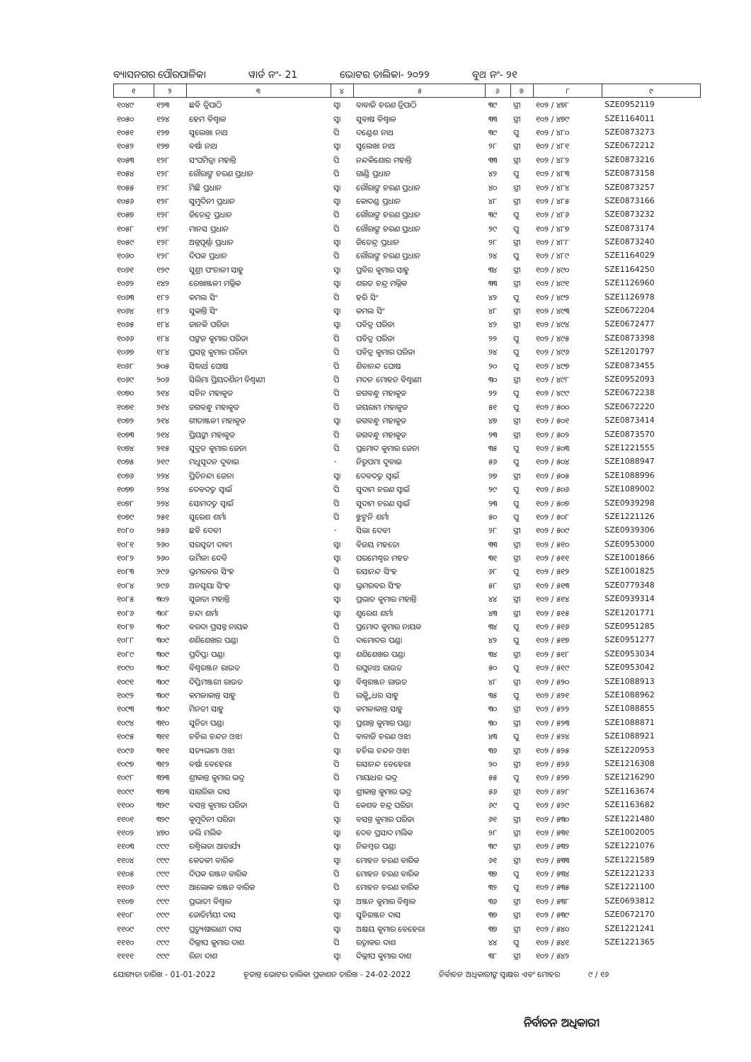ବ୍ୟାସନଗର ପୌରପାଳିକା ୱାର୍ଡ ନଂ- 21 ଭୋଟର ତାଲିକା- ୨୦୨୨ ବୁଥ ନଂ- ୨୧
| ୧ | ୨ | ୩ | ୪ | ୫ | ୬ | ୭ | ୮ | ୯ |
| --- | --- | --- | --- | --- | --- | --- | --- | --- |
| ୧୦୪୯ | ୧୨୩ | ଛବି ତ୍ରିପାଠି | ସ୍ୱା | ବାବାଜି ଚରଣ ତ୍ରିପାଠି | ୩୯ | ସ୍ତ୍ରୀ | ୧୦୨ / ୪୭୮ | SZE0952119 |
| ୧୦୫୦ | ୧୨୪ | ହେମ ବିଶ୍ୱାଳ | ସ୍ୱା | ସୁବାଷ ବିଶ୍ୱାଳ | ୩୩ | ସ୍ତ୍ରୀ | ୧୦୨ / ୪୭୯ | SZE1164011 |
| ୧୦୫୧ | ୧୨୭ | ସୁଲେଖା ନାଥ | ପି | ଦଣ୍ଡେଶ ନାଥ | ୩୯ | ପୁ | ୧୦୨ / ୪୮୦ | SZE0873273 |
| ୧୦୫୨ | ୧୨୭ | ବର୍ଷା ନାଥ | ସ୍ୱା | ସୁଲେଖା ନାଥ | ୨୮ | ସ୍ତ୍ରୀ | ୧୦୨ / ୪୮୧ | SZE0672212 |
| ୧୦୫୩ | ୧୨୮ | ସଂଘମିତ୍ରା ମହାନ୍ତି | ପି | ନନ୍ଦକିଶୋର ମହାନ୍ତି | ୩୩ | ସ୍ତ୍ରୀ | ୧୦୨ / ୪୮୨ | SZE0873216 |
| ୧୦୫୪ | ୧୨୮ | ଗୌରାଙ୍ଗ ଚରଣ ପ୍ରଧାନ | ପି | ଗାଣ୍ଡି ପ୍ରଧାନ | ୪୨ | ପୁ | ୧୦୨ / ୪୮୩ | SZE0873158 |
| ୧୦୫୫ | ୧୨୮ | ମିଛି ପ୍ରଧାନ | ସ୍ୱା | ଗୌରାଙ୍ଗ ଚରଣ ପ୍ରଧାନ | ୪୦ | ସ୍ତ୍ରୀ | ୧୦୨ / ୪୮୪ | SZE0873257 |
| ୧୦୫୬ | ୧୨୮ | ସୁମୁଦିନୀ ପ୍ରଧାନ | ସ୍ୱା | କୋଦଣ୍ଡ ପ୍ରଧାନ | ୪୮ | ସ୍ତ୍ରୀ | ୧୦୨ / ୪୮୫ | SZE0873166 |
| ୧୦୫୭ | ୧୨୮ | ଜିତେନ୍ଦ୍ର ପ୍ରଧାନ | ପି | ଗୌରାଙ୍ଗ ଚରଣ ପ୍ରଧାନ | ୩୯ | ପୁ | ୧୦୨ / ୪୮୬ | SZE0873232 |
| ୧୦୫୮ | ୧୨୮ | ମାନସ ପ୍ରଧାନ | ପି | ଗୌରାଙ୍ଗ ଚରଣ ପ୍ରଧାନ | ୨୯ | ପୁ | ୧୦୨ / ୪୮୭ | SZE0873174 |
| ୧୦୫୯ | ୧୨୮ | ଅନ୍ନପୂର୍ଣ୍ଣା ପ୍ରଧାନ | ସ୍ୱା | ଜିତେନ୍ଦ୍ର ପ୍ରଧାନ | ୨୮ | ସ୍ତ୍ରୀ | ୧୦୨ / ୪୮୮ | SZE0873240 |
| ୧୦୬୦ | ୧୨୮ | ଦିପକ ପ୍ରଧାନ | ପି | ଗୌରାଙ୍ଗ ଚରଣ ପ୍ରଧାନ | ୨୪ | ପୁ | ୧୦୨ / ୪୮୯ | SZE1164029 |
| ୧୦୬୧ | ୧୨୯ | ସୁଶ୍ରୀ ପଂଚାଳୀ ସାହୁ | ସ୍ୱା | ପ୍ରବିର କୁମାର ସାହୁ | ୩୪ | ସ୍ତ୍ରୀ | ୧୦୨ / ୪୯୦ | SZE1164250 |
| ୧୦୬୨ | ୧୪୨ | ରେଖାଞ୍ଜଳୀ ମଲ୍ଲିକ | ସ୍ୱା | ଶରତ ଚନ୍ଦ୍ର ମଲ୍ଲିକ | ୩୩ | ସ୍ତ୍ରୀ | ୧୦୨ / ୪୯୧ | SZE1126960 |
| ୧୦୬୩ | ୧୮୨ | କମଲ ସିଂ | ପି | ହରି ସିଂ | ୪୨ | ପୁ | ୧୦୨ / ୪୯୨ | SZE1126978 |
| ୧୦୬୪ | ୧୮୨ | ସୁକାନ୍ତି ସିଂ | ସ୍ୱା | କମଲ ସିଂ | ୪୮ | ସ୍ତ୍ରୀ | ୧୦୨ / ୪୯୩ | SZE0672204 |
| ୧୦୬୫ | ୧୮୪ | ଜାନକି ପରିଡା | ସ୍ୱା | ପବିତ୍ର ପରିଡା | ୪୨ | ସ୍ତ୍ରୀ | ୧୦୨ / ୪୯୪ | SZE0672477 |
| ୧୦୬୬ | ୧୮୪ | ପଙ୍କଜ କୁମାର ପରିଡା | ପି | ପବିତ୍ର ପରିଡା | ୨୨ | ପୁ | ୧୦୨ / ୪୯୫ | SZE0873398 |
| ୧୦୬୭ | ୧୮୪ | ପ୍ରସନ୍ନ କୁମାର ପରିଡା | ପି | ପବିତ୍ର କୁମାର ପରିଡା | ୨୪ | ପୁ | ୧୦୨ / ୪୯୬ | SZE1201797 |
| ୧୦୬୮ | ୨୦୫ | ସିଦ୍ଧାର୍ଥ ଘୋଷ | ପି | ଶିବାନନ୍ଦ ଘୋଷ | ୨୦ | ପୁ | ୧୦୨ / ୪୯୭ | SZE0873455 |
| ୧୦୬୯ | ୨୦୬ | ସିଲିମା ପ୍ରିୟଦର୍ଶିନୀ ବିଶ୍ୱାଣୀ | ପି | ମଦନ ମୋହନ ବିଶ୍ୱାଣୀ | ୩୦ | ସ୍ତ୍ରୀ | ୧୦୨ / ୪୯୮ | SZE0952093 |
| ୧୦୭୦ | ୨୧୪ | ସଚିନ ମହାକୁଡ | ପି | ଜଗବନ୍ଧୁ ମହାକୁଡ | ୨୨ | ପୁ | ୧୦୨ / ୪୯୯ | SZE0672238 |
| ୧୦୭୧ | ୨୧୪ | ଜଗବନ୍ଧୁ ମହାକୁଡ | ପି | ଜୟରାମ ମହାକୁଡ | ୫୧ | ପୁ | ୧୦୨ / ୫୦୦ | SZE0672220 |
| ୧୦୭୨ | ୨୧୪ | ଗୀତାଞ୍ଜଳୀ ମହାକୁଡ | ସ୍ୱା | ଜଗବନ୍ଧୁ ମହାକୁଡ | ୪୭ | ସ୍ତ୍ରୀ | ୧୦୨ / ୫୦୧ | SZE0873414 |
| ୧୦୭୩ | ୨୧୪ | ପ୍ରିୟଙ୍କା ମହାକୁଡ | ପି | ଜଗବନ୍ଧୁ ମହାକୁଡ | ୨୩ | ସ୍ତ୍ରୀ | ୧୦୨ / ୫୦୨ | SZE0873570 |
| ୧୦୭୪ | ୨୧୫ | ସୁବ୍ରତ କୁମାର ଜେନା | ପି | ପ୍ରମୋଦ କୁମାର ଜେନା | ୩୫ | ପୁ | ୧୦୨ / ୫୦୩ | SZE1221555 |
| ୧୦୭୫ | ୨୧୯ | ମଧୁସୂଦନ ଦୁବାଇ | - | ନିରୁପମା ଦୁବାଇ | ୫୬ | ପୁ | ୧୦୨ / ୫୦୪ | SZE1088947 |
| ୧୦୭୬ | ୨୨୪ | ପ୍ରିତିନନ୍ଦା ଜେନା | ସ୍ୱା | ଦେବଦତ୍ତ ସ୍ୱାଇଁ | ୨୭ | ସ୍ତ୍ରୀ | ୧୦୨ / ୫୦୫ | SZE1088996 |
| ୧୦୭୭ | ୨୨୪ | ଦେବଦତ୍ତ ସ୍ୱାଇଁ | ପି | ସୁଦାମ ଚରଣ ସ୍ୱାଇଁ | ୨୯ | ପୁ | ୧୦୨ / ୫୦୬ | SZE1089002 |
| ୧୦୭୮ | ୨୨୪ | ସୋମଦତ୍ତ ସ୍ୱାଇଁ | ପି | ସୁଦାମ ଚରଣ ସ୍ୱାଇଁ | ୨୩ | ପୁ | ୧୦୨ / ୫୦୭ | SZE0939298 |
| ୧୦୭୯ | ୨୫୧ | ସୁରେଶ ଶର୍ମା | ପି | ଝୁଟୁନି ଶର୍ମା | ୫୦ | ପୁ | ୧୦୨ / ୫୦୮ | SZE1221126 |
| ୧୦୮୦ | ୨୫୬ | ଛବି ଦେବୀ | - | ସିଲା ଦେବୀ | ୨୮ | ସ୍ତ୍ରୀ | ୧୦୨ / ୫୦୯ | SZE0939306 |
| ୧୦୮୧ | ୨୬୦ | ସରସ୍ୱତୀ ଦାବୀ | ସ୍ୱା | ବିଜୟ ମହତୋ | ୩୩ | ସ୍ତ୍ରୀ | ୧୦୨ / ୫୧୦ | SZE0953000 |
| ୧୦୮୨ | ୨୬୦ | ଉର୍ମିଳା ଦେବି | ସ୍ୱା | ପରମେଶ୍ୱର ମହତ | ୩୧ | ସ୍ତ୍ରୀ | ୧୦୨ / ୫୧୧ | SZE1001866 |
| ୧୦୮୩ | ୨୯୬ | ଭ୍ରମରବର ସିଂହ | ପି | ରସାନନ୍ଦ ସିଂହ | ୬୮ | ପୁ | ୧୦୨ / ୫୧୨ | SZE1001825 |
| ୧୦୮୪ | ୨୯୬ | ଅନସୂୟା ସିଂହ | ସ୍ୱା | ଭ୍ରମରବର ସିଂହ | ୫୮ | ସ୍ତ୍ରୀ | ୧୦୨ / ୫୧୩ | SZE0779348 |
| ୧୦୮୫ | ୩୦୨ | ସୁଜାତା ମହାନ୍ତି | ସ୍ୱା | ପ୍ରଭାତ କୁମାର ମହାନ୍ତି | ୪୪ | ସ୍ତ୍ରୀ | ୧୦୨ / ୫୧୪ | SZE0939314 |
| ୧୦୮୬ | ୩୦୮ | ଚନ୍ଦା ଶର୍ମା | ସ୍ୱା | ଶୁରେଶ ଶର୍ମା | ୪୩ | ସ୍ତ୍ରୀ | ୧୦୨ / ୫୧୫ | SZE1201771 |
| ୧୦୮୭ | ୩୦୯ | ବରଦା ପ୍ରସନ୍ନ ନାୟକ | ପି | ପ୍ରମୋଦ କୁମାର ନାୟକ | ୩୪ | ପୁ | ୧୦୨ / ୫୧୬ | SZE0951285 |
| ୧୦୮୮ | ୩୦୯ | ଶଶିଶେଖର ପଣ୍ଡା | ପି | ଦାମୋଦର ପଣ୍ଡା | ୪୨ | ପୁ | ୧୦୨ / ୫୧୭ | SZE0951277 |
| ୧୦୮୯ | ୩୦୯ | ପ୍ରଦିପ୍ତା ପଣ୍ଡା | ସ୍ୱା | ଶଶିଶେଖର ପଣ୍ଡା | ୩୪ | ସ୍ତ୍ରୀ | ୧୦୨ / ୫୧୮ | SZE0953034 |
| ୧୦୯୦ | ୩୦୯ | ବିଶ୍ୱରଞ୍ଜନ ରାଉତ | ପି | ରଘୁନାଥ ରାଉତ | ୫୦ | ପୁ | ୧୦୨ / ୫୧୯ | SZE0953042 |
| ୧୦୯୧ | ୩୦୯ | ଦିପ୍ତିମଞ୍ଜରୀ ରାଉତ | ସ୍ୱା | ବିଶ୍ୱରଞ୍ଜନ ରାଉତ | ୪୮ | ସ୍ତ୍ରୀ | ୧୦୨ / ୫୨୦ | SZE1088913 |
| ୧୦୯୨ | ୩୦୯ | କମଳାକାନ୍ତ ସାହୁ | ପି | ଲକ୍ଷ୍ମିଧର ସାହୁ | ୩୫ | ପୁ | ୧୦୨ / ୫୨୧ | SZE1088962 |
| ୧୦୯୩ | ୩୦୯ | ମିନତୀ ସାହୁ | ସ୍ୱା | କମଳାକାନ୍ତ ସାହୁ | ୩୦ | ସ୍ତ୍ରୀ | ୧୦୨ / ୫୨୨ | SZE1088855 |
| ୧୦୯୪ | ୩୧୦ | ସୁନିତା ପଣ୍ଡା | ସ୍ୱା | ପ୍ରଶାନ୍ତ କୁମାର ପଣ୍ଡା | ୩୦ | ସ୍ତ୍ରୀ | ୧୦୨ / ୫୨୩ | SZE1088871 |
| ୧୦୯୫ | ୩୧୧ | ଚର୍ଚିଲ ଚନ୍ଦନ ଓଝା | ପି | ବାବାଜି ଚରଣ ଓଝା | ୪୩ | ପୁ | ୧୦୨ / ୫୨୪ | SZE1088921 |
| ୧୦୯୬ | ୩୧୧ | ସତ୍ୟଭାମା ଓଝା | ସ୍ୱା | ଚର୍ଚିଲ ଚନ୍ଦନ ଓଝା | ୩୬ | ସ୍ତ୍ରୀ | ୧୦୨ / ୫୨୫ | SZE1220953 |
| ୧୦୯୭ | ୩୧୨ | ବର୍ଷା ବେହେରା | ପି | ରସାନନ୍ଦ ବେହେରା | ୨୦ | ସ୍ତ୍ରୀ | ୧୦୨ / ୫୨୬ | SZE1216308 |
| ୧୦୯୮ | ୩୨୩ | ଶ୍ରୀକାନ୍ତ କୁମାର ଭଦ୍ର | ପି | ମାୟାଧର ଭଦ୍ର | ୫୫ | ପୁ | ୧୦୨ / ୫୨୭ | SZE1216290 |
| ୧୦୯୯ | ୩୨୩ | ସାଗରିକା ଦାସ | ସ୍ୱା | ଶ୍ରୀକାନ୍ତ କୁମାର ଭଦ୍ର | ୫୬ | ସ୍ତ୍ରୀ | ୧୦୨ / ୫୨୮ | SZE1163674 |
| ୧୧୦୦ | ୩୨୯ | ବସନ୍ତ କୁମାର ପରିଡା | ପି | କେଶବ ଚନ୍ଦ୍ର ପରିଡା | ୬୯ | ପୁ | ୧୦୨ / ୫୨୯ | SZE1163682 |
| ୧୧୦୧ | ୩୨୯ | କୁମୁଦିନୀ ପରିଡା | ସ୍ୱା | ବସନ୍ତ କୁମାର ପରିଡା | ୬୧ | ସ୍ତ୍ରୀ | ୧୦୨ / ୫୩୦ | SZE1221480 |
| ୧୧୦୨ | ୪୭୦ | ଡଲି ମଲିକ | ସ୍ୱା | ଦେବ ପ୍ରସାଦ ମଲିକ | ୨୮ | ସ୍ତ୍ରୀ | ୧୦୨ / ୫୩୧ | SZE1002005 |
| ୧୧୦୩ | ୯୯୯ | ରଶ୍ମିଲତା ଆଚାର୍ଯ୍ୟ | ସ୍ୱା | ନିଳମ୍ବର ପଣ୍ଡା | ୩୯ | ସ୍ତ୍ରୀ | ୧୦୨ / ୫୩୨ | SZE1221076 |
| ୧୧୦୪ | ୯୯୯ | କେତକୀ ବାରିକ | ସ୍ୱା | ମୋହନ ଚରଣ ବାରିକ | ୬୧ | ସ୍ତ୍ରୀ | ୧୦୨ / ୫୩୩ | SZE1221589 |
| ୧୧୦୫ | ୯୯୯ | ଦିପକ ରଞ୍ଜନ ବାରିକ | ପି | ମୋହନ ଚରଣ ବାରିକ | ୩୭ | ପୁ | ୧୦୨ / ୫୩୪ | SZE1221233 |
| ୧୧୦୬ | ୯୯୯ | ଆଲୋକ ରଞ୍ଜନ ବାରିକ | ପି | ମୋହନ ଚରଣ ବାରିକ | ୩୨ | ପୁ | ୧୦୨ / ୫୩୫ | SZE1221100 |
| ୧୧୦୭ | ୯୯୯ | ପ୍ରଭାତୀ ବିଶ୍ୱାଳ | ସ୍ୱା | ଅଞ୍ଜନ କୁମାର ବିଶ୍ୱାଳ | ୩୬ | ସ୍ତ୍ରୀ | ୧୦୨ / ୫୩୮ | SZE0693812 |
| ୧୧୦୮ | ୯୯୯ | ଜୋତିର୍ମୟୀ ଦାସ | ସ୍ୱା | ସୁଚିରଞ୍ଜନ ଦାସ | ୩୭ | ସ୍ତ୍ରୀ | ୧୦୨ / ୫୩୯ | SZE0672170 |
| ୧୧୦୯ | ୯୯୯ | ପ୍ରତ୍ୟୁଷାରାଣୀ ଦାସ | ସ୍ୱା | ଅକ୍ଷୟ କୁମାର ବେହେରା | ୩୭ | ସ୍ତ୍ରୀ | ୧୦୨ / ୫୪୦ | SZE1221241 |
| ୧୧୧୦ | ୯୯୯ | ଦିଲ୍ଲୀପ କୁମାର ଦାଶ | ପି | ରତ୍ନାକର ଦାଶ | ୪୪ | ପୁ | ୧୦୨ / ୫୪୧ | SZE1221365 |
| ୧୧୧୧ | ୯୯୯ | ରିନା ଦାଶ | ସ୍ୱା | ଦିଲ୍ଲୀପ କୁମାର ଦାଶ | ୩୮ | ସ୍ତ୍ରୀ | ୧୦୨ / ୫୪୨ | |
ଯୋଗ୍ୟତା ତାରିଖ - 01-01-2022 ଚୂଡାନ୍ତ ଭୋଟର ତାଲିକା ପ୍ରକାଶନ ତାରିଖ - 24-02-2022 ନିର୍ବାଚନ ଅଧିକାରୀଙ୍କ ସ୍ୱାକ୍ଷର ଏବଂ ମୋହର ୯ / ୧୬
ନିର୍ବାଚନ ଅଧିକାରୀ